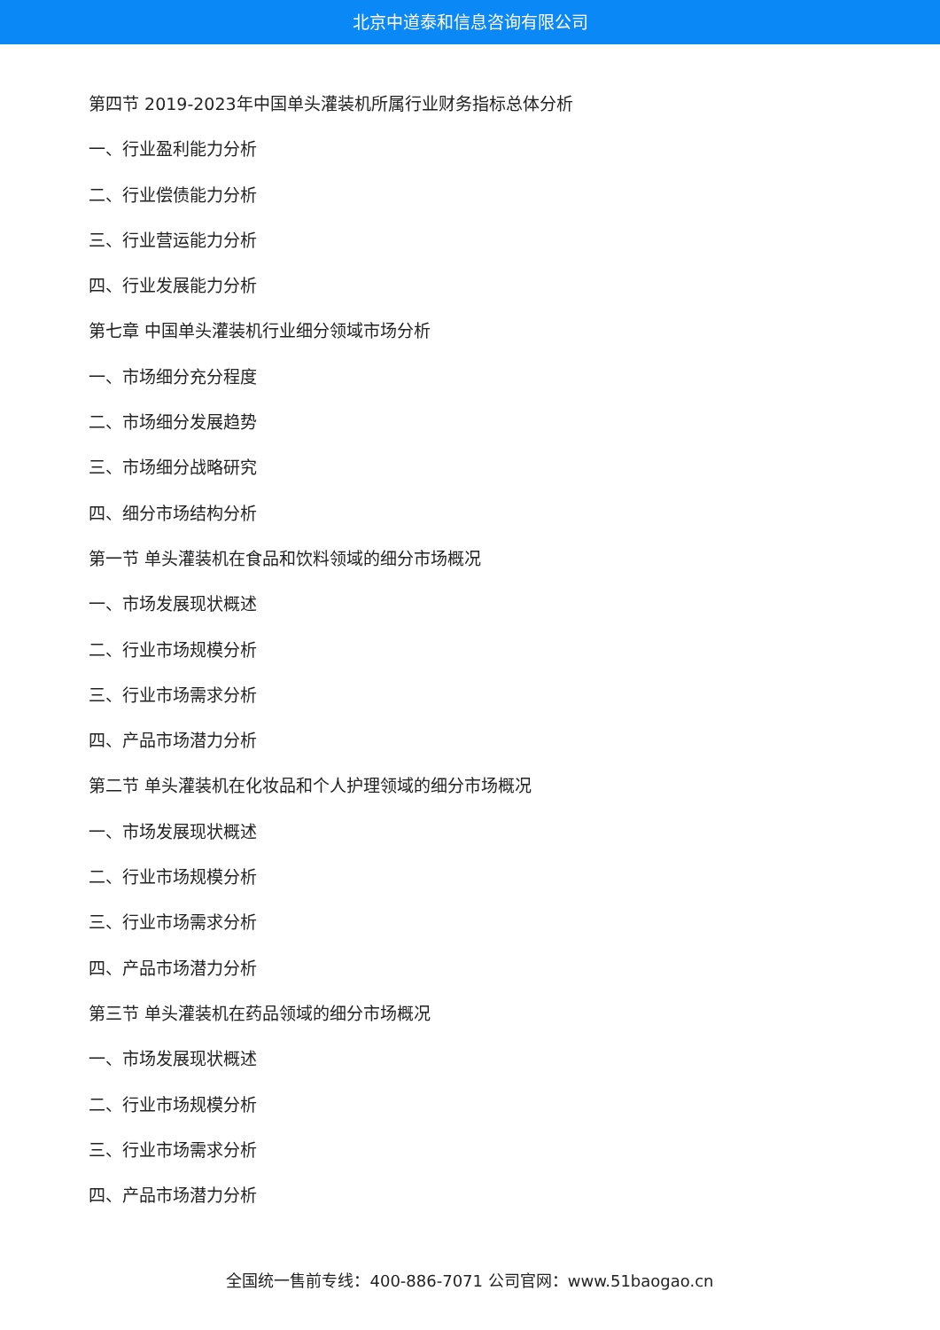北京中道泰和信息咨询有限公司
第四节 2019-2023年中国单头灌装机所属行业财务指标总体分析
一、行业盈利能力分析
二、行业偿债能力分析
三、行业营运能力分析
四、行业发展能力分析
第七章 中国单头灌装机行业细分领域市场分析
一、市场细分充分程度
二、市场细分发展趋势
三、市场细分战略研究
四、细分市场结构分析
第一节 单头灌装机在食品和饮料领域的细分市场概况
一、市场发展现状概述
二、行业市场规模分析
三、行业市场需求分析
四、产品市场潜力分析
第二节 单头灌装机在化妆品和个人护理领域的细分市场概况
一、市场发展现状概述
二、行业市场规模分析
三、行业市场需求分析
四、产品市场潜力分析
第三节 单头灌装机在药品领域的细分市场概况
一、市场发展现状概述
二、行业市场规模分析
三、行业市场需求分析
四、产品市场潜力分析
全国统一售前专线：400-886-7071 公司官网：www.51baogao.cn